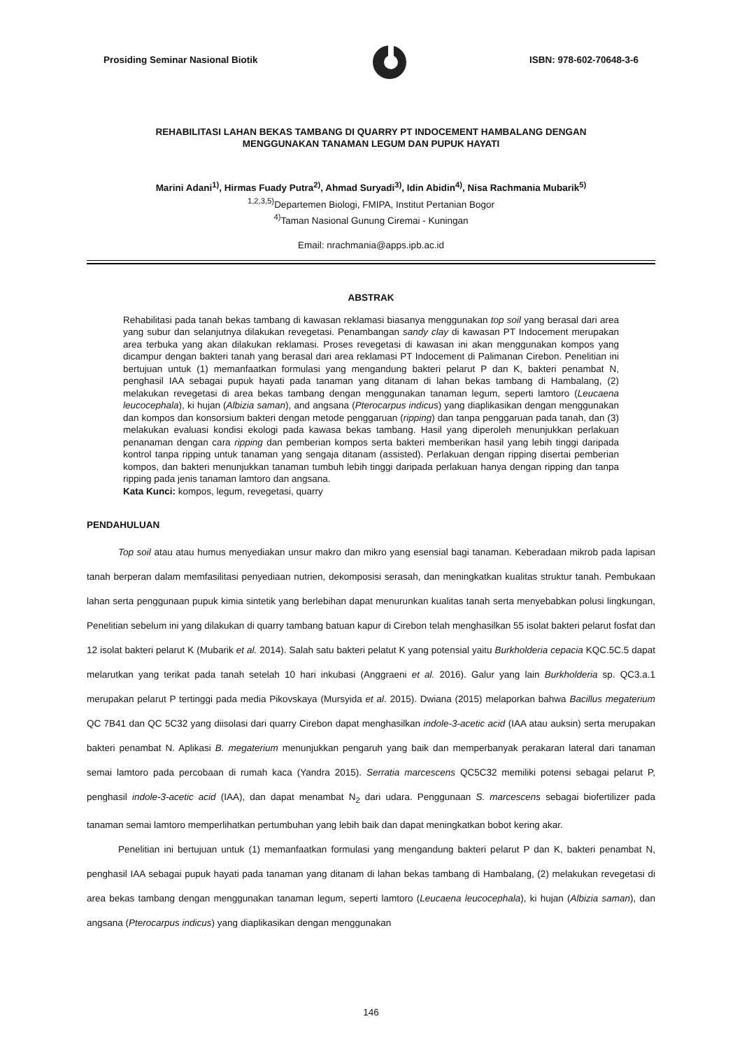Prosiding Seminar Nasional Biotik ISBN: 978-602-70648-3-6
REHABILITASI LAHAN BEKAS TAMBANG DI QUARRY PT INDOCEMENT HAMBALANG DENGAN
MENGGUNAKAN TANAMAN LEGUM DAN PUPUK HAYATI
Marini Adani<sup>1)</sup>, Hirmas Fuady Putra<sup>2)</sup>, Ahmad Suryadi<sup>3)</sup>, Idin Abidin<sup>4)</sup>, Nisa Rachmania Mubarik<sup>5)</sup>
<sup>1,2,3,5)</sup>Departemen Biologi, FMIPA, Institut Pertanian Bogor
<sup>4)</sup> Taman Nasional Gunung Ciremai - Kuningan
Email: nrachmania@apps.ipb.ac.id
ABSTRAK
Rehabilitasi pada tanah bekas tambang di kawasan reklamasi biasanya menggunakan top soil yang berasal dari area yang subur dan selanjutnya dilakukan revegetasi. Penambangan sandy clay di kawasan PT Indocement merupakan area terbuka yang akan dilakukan reklamasi. Proses revegetasi di kawasan ini akan menggunakan kompos yang dicampur dengan bakteri tanah yang berasal dari area reklamasi PT Indocement di Palimanan Cirebon. Penelitian ini bertujuan untuk (1) memanfaatkan formulasi yang mengandung bakteri pelarut P dan K, bakteri penambat N, penghasil IAA sebagai pupuk hayati pada tanaman yang ditanam di lahan bekas tambang di Hambalang, (2) melakukan revegetasi di area bekas tambang dengan menggunakan tanaman legum, seperti lamtoro (Leucaena leucocephala), ki hujan (Albizia saman), and angsana (Pterocarpus indicus) yang diaplikasikan dengan menggunakan dan kompos dan konsorsium bakteri dengan metode penggaruan (ripping) dan tanpa penggaruan pada tanah, dan (3) melakukan evaluasi kondisi ekologi pada kawasa bekas tambang. Hasil yang diperoleh menunjukkan perlakuan penanaman dengan cara ripping dan pemberian kompos serta bakteri memberikan hasil yang lebih tinggi daripada kontrol tanpa ripping untuk tanaman yang sengaja ditanam (assisted). Perlakuan dengan ripping disertai pemberian kompos, dan bakteri menunjukkan tanaman tumbuh lebih tinggi daripada perlakuan hanya dengan ripping dan tanpa ripping pada jenis tanaman lamtoro dan angsana.
Kata Kunci: kompos, legum, revegetasi, quarry
PENDAHULUAN
Top soil atau atau humus menyediakan unsur makro dan mikro yang esensial bagi tanaman. Keberadaan mikrob pada lapisan tanah berperan dalam memfasilitasi penyediaan nutrien, dekomposisi serasah, dan meningkatkan kualitas struktur tanah. Pembukaan lahan serta penggunaan pupuk kimia sintetik yang berlebihan dapat menurunkan kualitas tanah serta menyebabkan polusi lingkungan, Penelitian sebelum ini yang dilakukan di quarry tambang batuan kapur di Cirebon telah menghasilkan 55 isolat bakteri pelarut fosfat dan 12 isolat bakteri pelarut K (Mubarik et al. 2014). Salah satu bakteri pelatut K yang potensial yaitu Burkholderia cepacia KQC.5C.5 dapat melarutkan yang terikat pada tanah setelah 10 hari inkubasi (Anggraeni et al. 2016). Galur yang lain Burkholderia sp. QC3.a.1 merupakan pelarut P tertinggi pada media Pikovskaya (Mursyida et al. 2015). Dwiana (2015) melaporkan bahwa Bacillus megaterium QC 7B41 dan QC 5C32 yang diisolasi dari quarry Cirebon dapat menghasilkan indole-3-acetic acid (IAA atau auksin) serta merupakan bakteri penambat N. Aplikasi B. megaterium menunjukkan pengaruh yang baik dan memperbanyak perakaran lateral dari tanaman semai lamtoro pada percobaan di rumah kaca (Yandra 2015). Serratia marcescens QC5C32 memiliki potensi sebagai pelarut P, penghasil indole-3-acetic acid (IAA), dan dapat menambat N<sub>2</sub> dari udara. Penggunaan S. marcescens sebagai biofertilizer pada tanaman semai lamtoro memperlihatkan pertumbuhan yang lebih baik dan dapat meningkatkan bobot kering akar.
Penelitian ini bertujuan untuk (1) memanfaatkan formulasi yang mengandung bakteri pelarut P dan K, bakteri penambat N, penghasil IAA sebagai pupuk hayati pada tanaman yang ditanam di lahan bekas tambang di Hambalang, (2) melakukan revegetasi di area bekas tambang dengan menggunakan tanaman legum, seperti lamtoro (Leucaena leucocephala), ki hujan (Albizia saman), dan angsana (Pterocarpus indicus) yang diaplikasikan dengan menggunakan
146